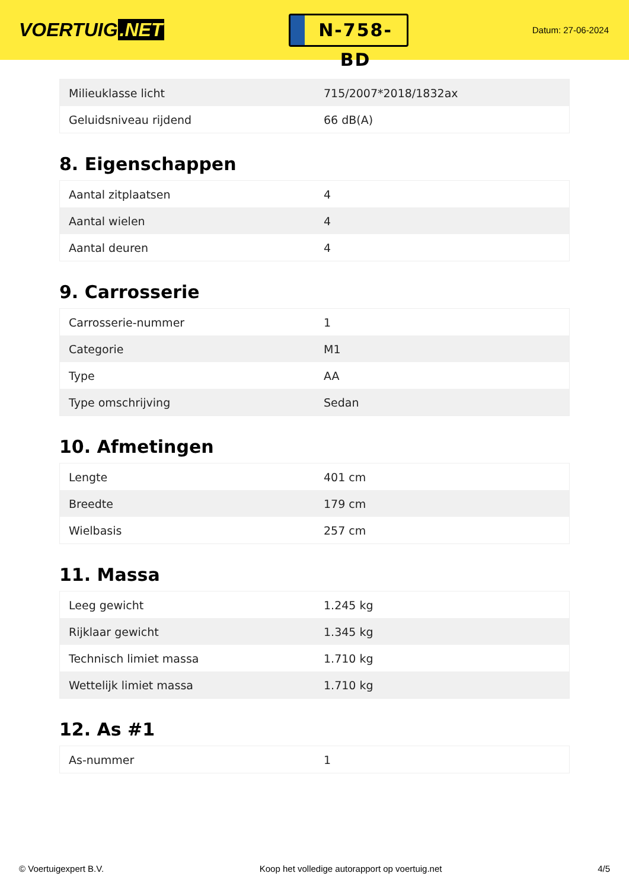VOERTUIG.NET
N-758-BD
Datum: 27-06-2024
| Milieuklasse licht | 715/2007*2018/1832ax |
| Geluidsniveau rijdend | 66 dB(A) |
8. Eigenschappen
| Aantal zitplaatsen | 4 |
| Aantal wielen | 4 |
| Aantal deuren | 4 |
9. Carrosserie
| Carrosserie-nummer | 1 |
| Categorie | M1 |
| Type | AA |
| Type omschrijving | Sedan |
10. Afmetingen
| Lengte | 401 cm |
| Breedte | 179 cm |
| Wielbasis | 257 cm |
11. Massa
| Leeg gewicht | 1.245 kg |
| Rijklaar gewicht | 1.345 kg |
| Technisch limiet massa | 1.710 kg |
| Wettelijk limiet massa | 1.710 kg |
12. As #1
| As-nummer | 1 |
© Voertuigexpert B.V. Koop het volledige autorapport op voertuig.net 4/5